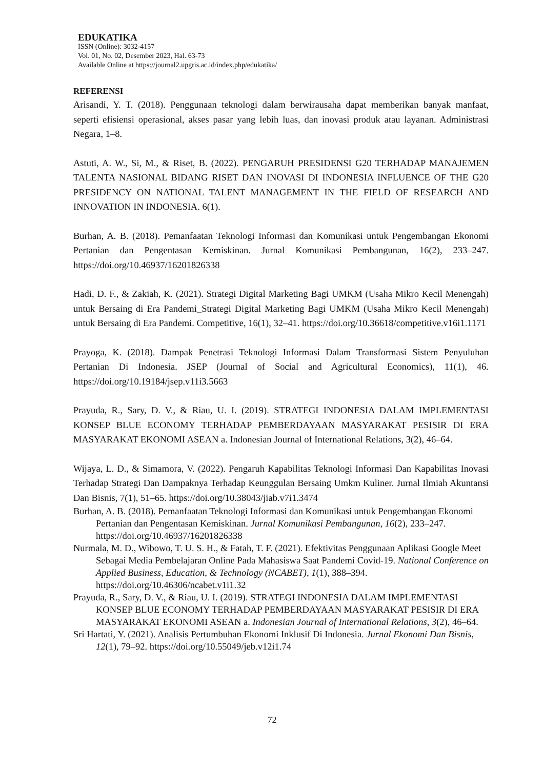EDUKATIKA
ISSN (Online): 3032-4157
Vol. 01, No. 02, Desember 2023, Hal. 63-73
Available Online at https://journal2.upgris.ac.id/index.php/edukatika/
REFERENSI
Arisandi, Y. T. (2018). Penggunaan teknologi dalam berwirausaha dapat memberikan banyak manfaat, seperti efisiensi operasional, akses pasar yang lebih luas, dan inovasi produk atau layanan. Administrasi Negara, 1–8.
Astuti, A. W., Si, M., & Riset, B. (2022). PENGARUH PRESIDENSI G20 TERHADAP MANAJEMEN TALENTA NASIONAL BIDANG RISET DAN INOVASI DI INDONESIA INFLUENCE OF THE G20 PRESIDENCY ON NATIONAL TALENT MANAGEMENT IN THE FIELD OF RESEARCH AND INNOVATION IN INDONESIA. 6(1).
Burhan, A. B. (2018). Pemanfaatan Teknologi Informasi dan Komunikasi untuk Pengembangan Ekonomi Pertanian dan Pengentasan Kemiskinan. Jurnal Komunikasi Pembangunan, 16(2), 233–247. https://doi.org/10.46937/16201826338
Hadi, D. F., & Zakiah, K. (2021). Strategi Digital Marketing Bagi UMKM (Usaha Mikro Kecil Menengah) untuk Bersaing di Era Pandemi_Strategi Digital Marketing Bagi UMKM (Usaha Mikro Kecil Menengah) untuk Bersaing di Era Pandemi. Competitive, 16(1), 32–41. https://doi.org/10.36618/competitive.v16i1.1171
Prayoga, K. (2018). Dampak Penetrasi Teknologi Informasi Dalam Transformasi Sistem Penyuluhan Pertanian Di Indonesia. JSEP (Journal of Social and Agricultural Economics), 11(1), 46. https://doi.org/10.19184/jsep.v11i3.5663
Prayuda, R., Sary, D. V., & Riau, U. I. (2019). STRATEGI INDONESIA DALAM IMPLEMENTASI KONSEP BLUE ECONOMY TERHADAP PEMBERDAYAAN MASYARAKAT PESISIR DI ERA MASYARAKAT EKONOMI ASEAN a. Indonesian Journal of International Relations, 3(2), 46–64.
Wijaya, L. D., & Simamora, V. (2022). Pengaruh Kapabilitas Teknologi Informasi Dan Kapabilitas Inovasi Terhadap Strategi Dan Dampaknya Terhadap Keunggulan Bersaing Umkm Kuliner. Jurnal Ilmiah Akuntansi Dan Bisnis, 7(1), 51–65. https://doi.org/10.38043/jiab.v7i1.3474
Burhan, A. B. (2018). Pemanfaatan Teknologi Informasi dan Komunikasi untuk Pengembangan Ekonomi Pertanian dan Pengentasan Kemiskinan. Jurnal Komunikasi Pembangunan, 16(2), 233–247. https://doi.org/10.46937/16201826338
Nurmala, M. D., Wibowo, T. U. S. H., & Fatah, T. F. (2021). Efektivitas Penggunaan Aplikasi Google Meet Sebagai Media Pembelajaran Online Pada Mahasiswa Saat Pandemi Covid-19. National Conference on Applied Business, Education, & Technology (NCABET), 1(1), 388–394. https://doi.org/10.46306/ncabet.v1i1.32
Prayuda, R., Sary, D. V., & Riau, U. I. (2019). STRATEGI INDONESIA DALAM IMPLEMENTASI KONSEP BLUE ECONOMY TERHADAP PEMBERDAYAAN MASYARAKAT PESISIR DI ERA MASYARAKAT EKONOMI ASEAN a. Indonesian Journal of International Relations, 3(2), 46–64.
Sri Hartati, Y. (2021). Analisis Pertumbuhan Ekonomi Inklusif Di Indonesia. Jurnal Ekonomi Dan Bisnis, 12(1), 79–92. https://doi.org/10.55049/jeb.v12i1.74
72